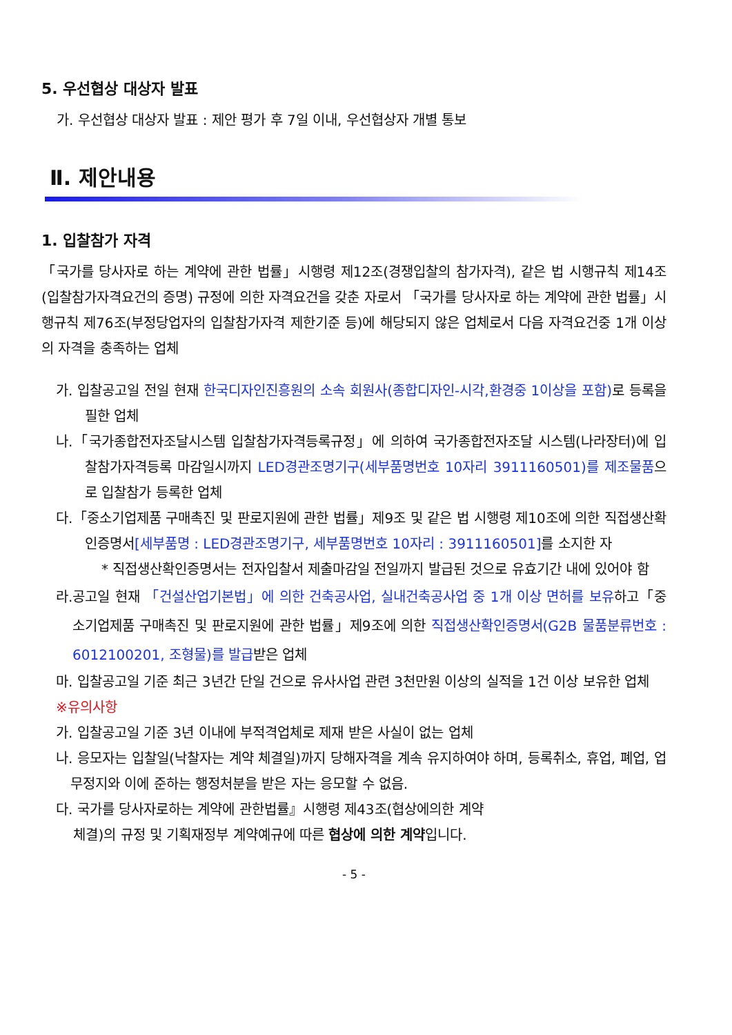5. 우선협상 대상자 발표
가. 우선협상 대상자 발표 : 제안 평가 후 7일 이내, 우선협상자 개별 통보
Ⅱ. 제안내용
1. 입찰참가 자격
「국가를 당사자로 하는 계약에 관한 법률」시행령 제12조(경쟁입찰의 참가자격), 같은 법 시행규칙 제14조(입찰참가자격요건의 증명) 규정에 의한 자격요건을 갖춘 자로서 「국가를 당사자로 하는 계약에 관한 법률」시행규칙 제76조(부정당업자의 입찰참가자격 제한기준 등)에 해당되지 않은 업체로서 다음 자격요건중 1개 이상의 자격을 충족하는 업체
가. 입찰공고일 전일 현재 한국디자인진흥원의 소속 회원사(종합디자인-시각,환경중 1이상을 포함) 로 등록을 필한 업체
나.「국가종합전자조달시스템 입찰참가자격등록규정」에 의하여 국가종합전자조달 시스템(나라장터)에 입찰참가자격등록 마감일시까지 LED경관조명기구(세부품명번호 10자리 3911160501)를 제조물품으로 입찰참가 등록한 업체
다.「중소기업제품 구매촉진 및 판로지원에 관한 법률」제9조 및 같은 법 시행령 제10조에 의한 직접생산확인증명서[세부품명 : LED경관조명기구, 세부품명번호 10자리 : 3911160501] 를 소지한 자
* 직접생산확인증명서는 전자입찰서 제출마감일 전일까지 발급된 것으로 유효기간 내에 있어야 함
라.공고일 현재 「건설산업기본법」에 의한 건축공사업, 실내건축공사업 중 1개 이상 면허를 보유하고「중소기업제품 구매촉진 및 판로지원에 관한 법률」제9조에 의한 직접생산확인증명서(G2B 물품분류번호 : 6012100201, 조형물)를 발급받은 업체
마. 입찰공고일 기준 최근 3년간 단일 건으로 유사사업 관련 3천만원 이상의 실적을 1건 이상 보유한 업체
※유의사항
가. 입찰공고일 기준 3년 이내에 부적격업체로 제재 받은 사실이 없는 업체
나. 응모자는 입찰일(낙찰자는 계약 체결일)까지 당해자격을 계속 유지하여야 하며, 등록취소, 휴업, 폐업, 업무정지와 이에 준하는 행정처분을 받은 자는 응모할 수 없음.
다. 국가를 당사자로하는 계약에 관한법률』시행령 제43조(협상에의한 계약
체결)의 규정 및 기획재정부 계약예규에 따른 협상에 의한 계약입니다.
- 5 -